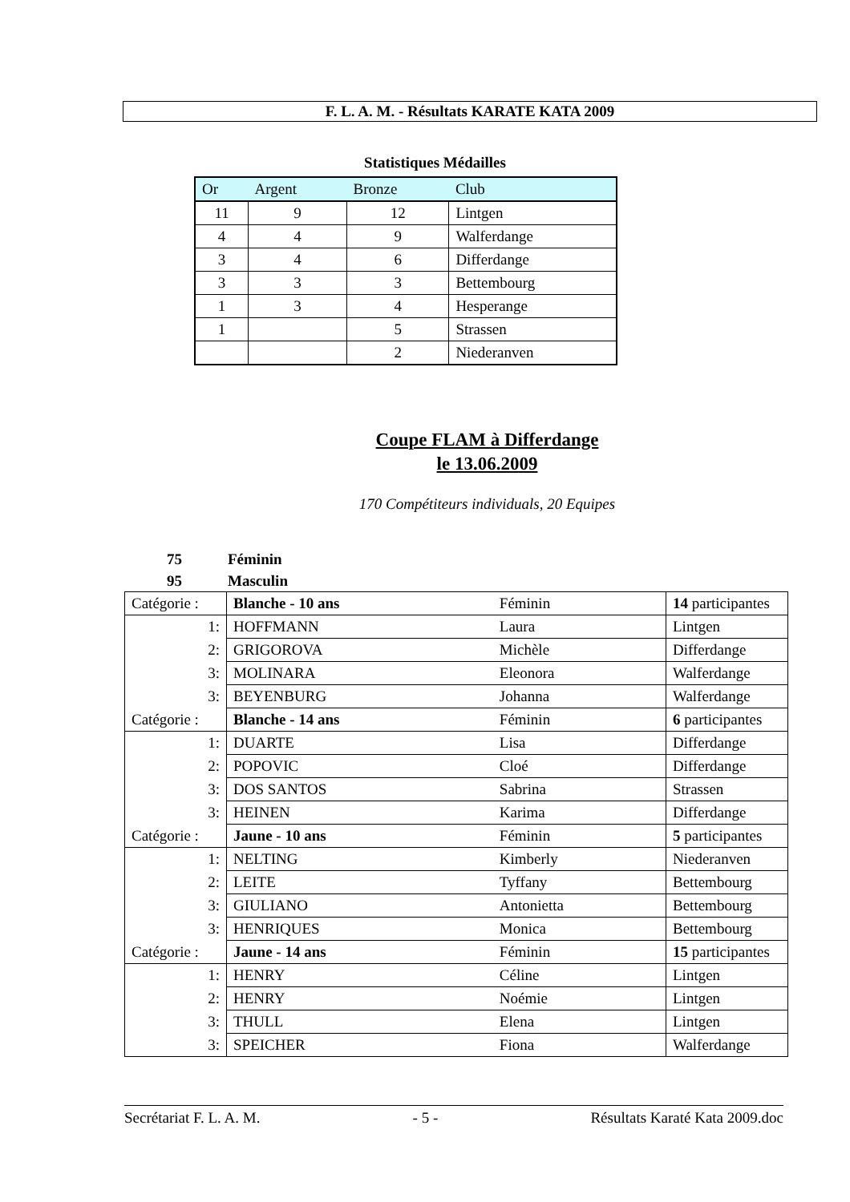F. L. A. M. - Résultats KARATE KATA 2009
Statistiques Médailles
| Or | Argent | Bronze | Club |
| --- | --- | --- | --- |
| 11 | 9 | 12 | Lintgen |
| 4 | 4 | 9 | Walferdange |
| 3 | 4 | 6 | Differdange |
| 3 | 3 | 3 | Bettembourg |
| 1 | 3 | 4 | Hesperange |
| 1 | | 5 | Strassen |
| | | 2 | Niederanven |
Coupe FLAM à Differdange
le 13.06.2009
170 Compétiteurs individuals, 20 Equipes
75 Féminin
95 Masculin
| Catégorie : | Blanche - 10 ans | Féminin | 14 participantes |
| 1: | HOFFMANN | Laura | Lintgen |
| 2: | GRIGOROVA | Michèle | Differdange |
| 3: | MOLINARA | Eleonora | Walferdange |
| 3: | BEYENBURG | Johanna | Walferdange |
| Catégorie : | Blanche - 14 ans | Féminin | 6 participantes |
| 1: | DUARTE | Lisa | Differdange |
| 2: | POPOVIC | Cloé | Differdange |
| 3: | DOS SANTOS | Sabrina | Strassen |
| 3: | HEINEN | Karima | Differdange |
| Catégorie : | Jaune - 10 ans | Féminin | 5 participantes |
| 1: | NELTING | Kimberly | Niederanven |
| 2: | LEITE | Tyffany | Bettembourg |
| 3: | GIULIANO | Antonietta | Bettembourg |
| 3: | HENRIQUES | Monica | Bettembourg |
| Catégorie : | Jaune - 14 ans | Féminin | 15 participantes |
| 1: | HENRY | Céline | Lintgen |
| 2: | HENRY | Noémie | Lintgen |
| 3: | THULL | Elena | Lintgen |
| 3: | SPEICHER | Fiona | Walferdange |
Secrétariat F. L. A. M. - 5 - Résultats Karaté Kata 2009.doc